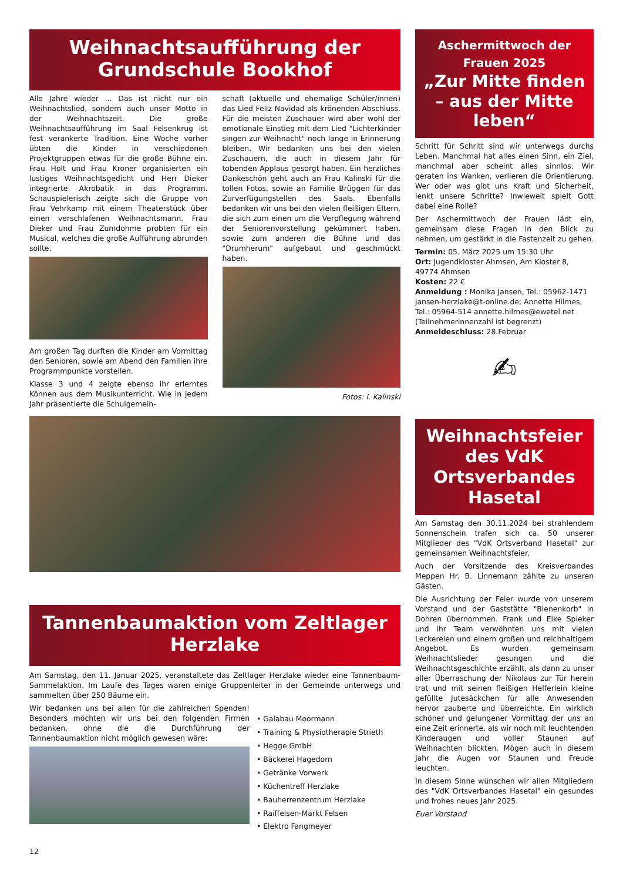Weihnachtsaufführung der Grundschule Bookhof
Alle Jahre wieder ... Das ist nicht nur ein Weihnachtslied, sondern auch unser Motto in der Weihnachtszeit. Die große Weihnachtsaufführung im Saal Felsenkrug ist fest verankerte Tradition. Eine Woche vorher übten die Kinder in verschiedenen Projektgruppen etwas für die große Bühne ein. Frau Holt und Frau Kroner organisierten ein lustiges Weihnachtsgedicht und Herr Dieker integrierte Akrobatik in das Programm. Schauspielerisch zeigte sich die Gruppe von Frau Vehrkamp mit einem Theaterstück über einen verschlafenen Weihnachtsmann. Frau Dieker und Frau Zumdohme probten für ein Musical, welches die große Aufführung abrunden sollte.
Am großen Tag durften die Kinder am Vormittag den Senioren, sowie am Abend den Familien ihre Programmpunkte vorstellen.
Klasse 3 und 4 zeigte ebenso ihr erlerntes Können aus dem Musikunterricht. Wie in jedem Jahr präsentierte die Schulgemein-
schaft (aktuelle und ehemalige Schüler/innen) das Lied Feliz Navidad als krönenden Abschluss. Für die meisten Zuschauer wird aber wohl der emotionale Einstieg mit dem Lied "Lichterkinder singen zur Weihnacht" noch lange in Erinnerung bleiben. Wir bedanken uns bei den vielen Zuschauern, die auch in diesem Jahr für tobenden Applaus gesorgt haben. Ein herzliches Dankeschön geht auch an Frau Kalinski für die tollen Fotos, sowie an Familie Brüggen für das Zurverfügungstellen des Saals. Ebenfalls bedanken wir uns bei den vielen fleißigen Eltern, die sich zum einen um die Verpflegung während der Seniorenvorstellung gekümmert haben, sowie zum anderen die Bühne und das "Drumherum" aufgebaut und geschmückt haben.
Fotos: I. Kalinski
Tannenbaumaktion vom Zeltlager Herzlake
Am Samstag, den 11. Januar 2025, veranstaltete das Zeltlager Herzlake wieder eine Tannenbaum-Sammelaktion. Im Laufe des Tages waren einige Gruppenleiter in der Gemeinde unterwegs und sammelten über 250 Bäume ein.
Wir bedanken uns bei allen für die zahlreichen Spenden! Besonders möchten wir uns bei den folgenden Firmen bedanken, ohne die die Durchführung der Tannenbaumaktion nicht möglich gewesen wäre:
• Galabau Moormann
• Training & Physiotherapie Strieth
• Hegge GmbH
• Bäckerei Hagedorn
• Getränke Vorwerk
• Küchentreff Herzlake
• Bauherrenzentrum Herzlake
• Raiffeisen-Markt Felsen
• Elektro Fangmeyer
12
Aschermittwoch der Frauen 2025
„Zur Mitte finden – aus der Mitte leben“
Schritt für Schritt sind wir unterwegs durchs Leben. Manchmal hat alles einen Sinn, ein Ziel, manchmal aber scheint alles sinnlos. Wir geraten ins Wanken, verlieren die Orientierung. Wer oder was gibt uns Kraft und Sicherheit, lenkt unsere Schritte? Inwieweit spielt Gott dabei eine Rolle?
Der Aschermittwoch der Frauen lädt ein, gemeinsam diese Fragen in den Blick zu nehmen, um gestärkt in die Fastenzeit zu gehen.
Termin: 05. März 2025 um 15:30 Uhr
Ort: Jugendkloster Ahmsen, Am Kloster 8, 49774 Ahmsen
Kosten: 22 €
Anmeldung : Monika Jansen, Tel.: 05962-1471 jansen-herzlake@t-online.de; Annette Hilmes, Tel.: 05964-514 annette.hilmes@ewetel.net
(Teilnehmerinnenzahl ist begrenzt)
Anmeldeschluss: 28.Februar
✍
Weihnachtsfeier des VdK Ortsverbandes Hasetal
Am Samstag den 30.11.2024 bei strahlendem Sonnenschein trafen sich ca. 50 unserer Mitglieder des "VdK Ortsverband Hasetal" zur gemeinsamen Weihnachtsfeier.
Auch der Vorsitzende des Kreisverbandes Meppen Hr. B. Linnemann zählte zu unseren Gästen.
Die Ausrichtung der Feier wurde von unserem Vorstand und der Gaststätte "Bienenkorb" in Dohren übernommen. Frank und Elke Spieker und ihr Team verwöhnten uns mit vielen Leckereien und einem großen und reichhaltigem Angebot. Es wurden gemeinsam Weihnachtslieder gesungen und die Weihnachtsgeschichte erzählt, als dann zu unser aller Überraschung der Nikolaus zur Tür herein trat und mit seinen fleißigen Helferlein kleine gefüllte Jutesäckchen für alle Anwesenden hervor zauberte und überreichte. Ein wirklich schöner und gelungener Vormittag der uns an eine Zeit erinnerte, als wir noch mit leuchtenden Kinderaugen und voller Staunen auf Weihnachten blickten. Mögen auch in diesem Jahr die Augen vor Staunen und Freude leuchten.
In diesem Sinne wünschen wir allen Mitgliedern des "VdK Ortsverbandes Hasetal" ein gesundes und frohes neues Jahr 2025.
Euer Vorstand